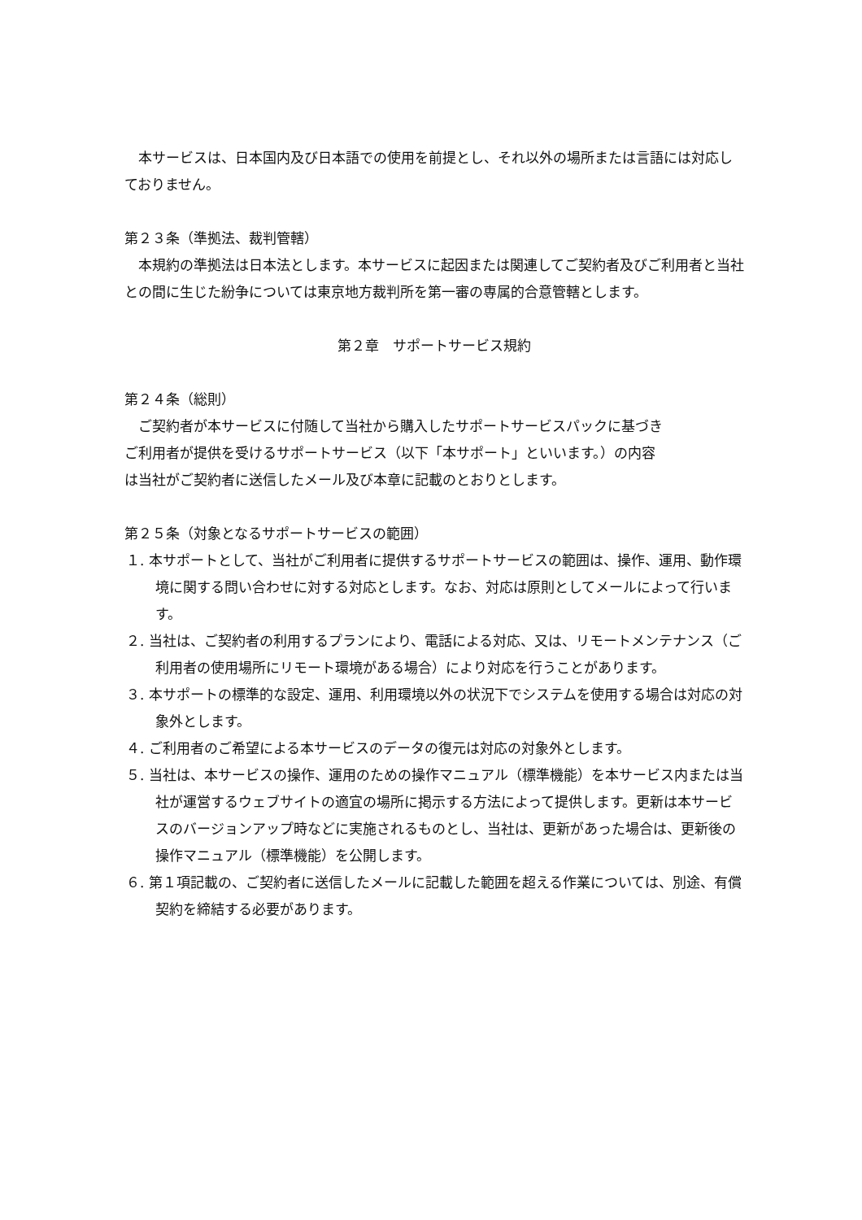本サービスは、日本国内及び日本語での使用を前提とし、それ以外の場所または言語には対応しておりません。
第２３条（準拠法、裁判管轄）
本規約の準拠法は日本法とします。本サービスに起因または関連してご契約者及びご利用者と当社との間に生じた紛争については東京地方裁判所を第一審の専属的合意管轄とします。
第２章　サポートサービス規約
第２４条（総則）
ご契約者が本サービスに付随して当社から購入したサポートサービスパックに基づき
ご利用者が提供を受けるサポートサービス（以下「本サポート」といいます。）の内容
は当社がご契約者に送信したメール及び本章に記載のとおりとします。
第２５条（対象となるサポートサービスの範囲）
１. 本サポートとして、当社がご利用者に提供するサポートサービスの範囲は、操作、運用、動作環境に関する問い合わせに対する対応とします。なお、対応は原則としてメールによって行います。
２. 当社は、ご契約者の利用するプランにより、電話による対応、又は、リモートメンテナンス（ご利用者の使用場所にリモート環境がある場合）により対応を行うことがあります。
３. 本サポートの標準的な設定、運用、利用環境以外の状況下でシステムを使用する場合は対応の対象外とします。
４. ご利用者のご希望による本サービスのデータの復元は対応の対象外とします。
５. 当社は、本サービスの操作、運用のための操作マニュアル（標準機能）を本サービス内または当社が運営するウェブサイトの適宜の場所に掲示する方法によって提供します。更新は本サービスのバージョンアップ時などに実施されるものとし、当社は、更新があった場合は、更新後の操作マニュアル（標準機能）を公開します。
６. 第１項記載の、ご契約者に送信したメールに記載した範囲を超える作業については、別途、有償契約を締結する必要があります。